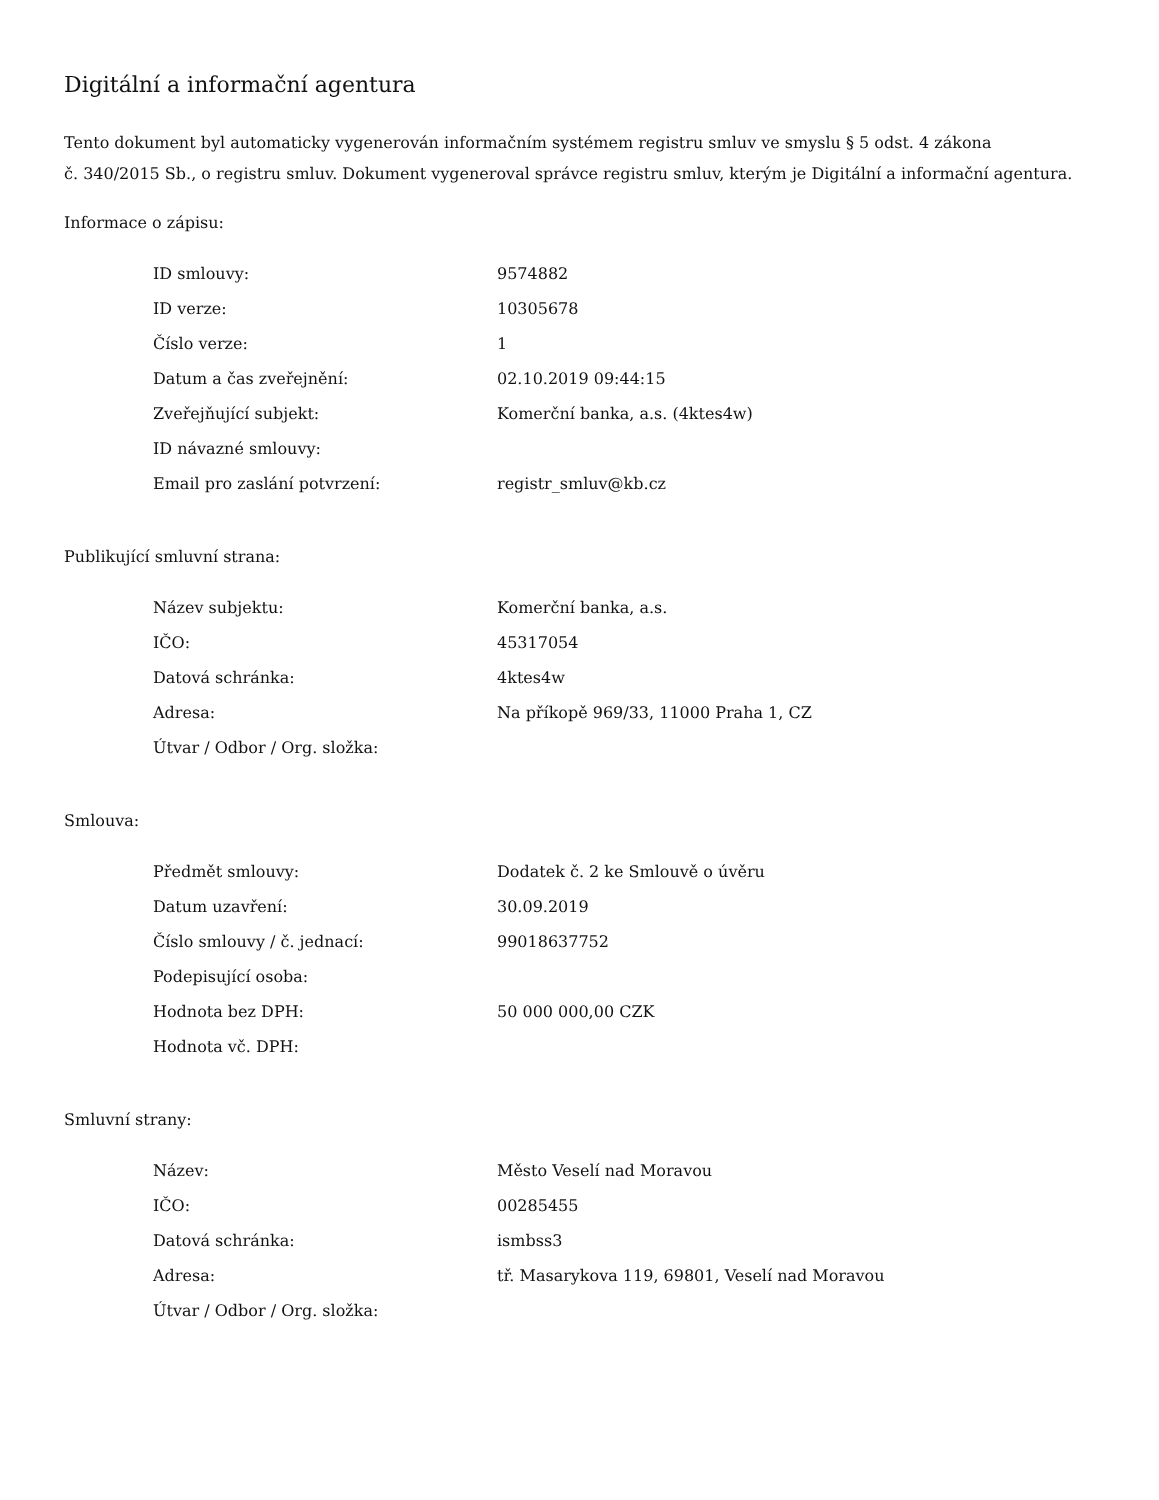Digitální a informační agentura
Tento dokument byl automaticky vygenerován informačním systémem registru smluv ve smyslu § 5 odst. 4 zákona
č. 340/2015 Sb., o registru smluv. Dokument vygeneroval správce registru smluv, kterým je Digitální a informační agentura.
Informace o zápisu:
| ID smlouvy: | 9574882 |
| ID verze: | 10305678 |
| Číslo verze: | 1 |
| Datum a čas zveřejnění: | 02.10.2019 09:44:15 |
| Zveřejňující subjekt: | Komerční banka, a.s. (4ktes4w) |
| ID návazné smlouvy: | |
| Email pro zaslání potvrzení: | registr_smluv@kb.cz |
Publikující smluvní strana:
| Název subjektu: | Komerční banka, a.s. |
| IČO: | 45317054 |
| Datová schránka: | 4ktes4w |
| Adresa: | Na příkopě 969/33, 11000 Praha 1, CZ |
| Útvar / Odbor / Org. složka: | |
Smlouva:
| Předmět smlouvy: | Dodatek č. 2 ke Smlouvě o úvěru |
| Datum uzavření: | 30.09.2019 |
| Číslo smlouvy / č. jednací: | 99018637752 |
| Podepisující osoba: | |
| Hodnota bez DPH: | 50 000 000,00 CZK |
| Hodnota vč. DPH: | |
Smluvní strany:
| Název: | Město Veselí nad Moravou |
| IČO: | 00285455 |
| Datová schránka: | ismbss3 |
| Adresa: | tř. Masarykova 119, 69801, Veselí nad Moravou |
| Útvar / Odbor / Org. složka: | |